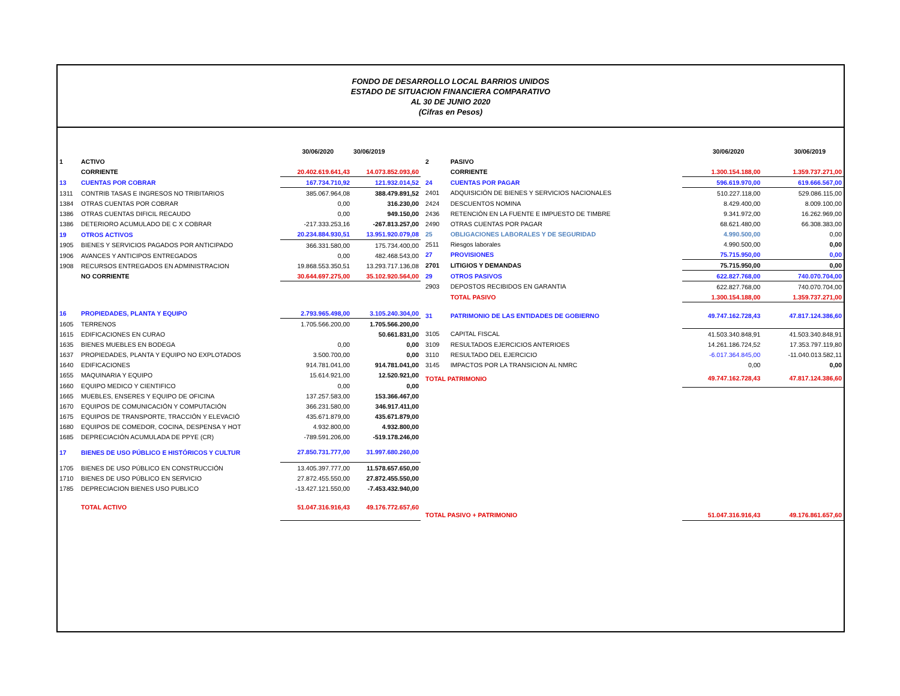FONDO DE DESARROLLO LOCAL BARRIOS UNIDOS
ESTADO DE SITUACION FINANCIERA COMPARATIVO
AL 30 DE JUNIO 2020
(Cifras en Pesos)
| | | 30/06/2020 | 30/06/2019 |
| 1 | ACTIVO | | |
| | CORRIENTE | 20.402.619.641,43 | 14.073.852.093,60 |
| 13 | CUENTAS POR COBRAR | 167.734.710,92 | 121.932.014,52 |
| 1311 | CONTRIB TASAS E INGRESOS NO TRIBITARIOS | 385.067.964,08 | 388.479.891,52 |
| 1384 | OTRAS CUENTAS POR COBRAR | 0,00 | 316.230,00 |
| 1386 | OTRAS CUENTAS DIFICIL RECAUDO | 0,00 | 949.150,00 |
| 1386 | DETERIORO ACUMULADO DE C X COBRAR | -217.333.253,16 | -267.813.257,00 |
| 19 | OTROS ACTIVOS | 20.234.884.930,51 | 13.951.920.079,08 |
| 1905 | BIENES Y SERVICIOS PAGADOS POR ANTICIPADO | 366.331.580,00 | 175.734.400,00 |
| 1906 | AVANCES Y ANTICIPOS ENTREGADOS | 0,00 | 482.468.543,00 |
| 1908 | RECURSOS ENTREGADOS EN ADMINISTRACION | 19.868.553.350,51 | 13.293.717.136,08 |
| | NO CORRIENTE | 30.644.697.275,00 | 35.102.920.564,00 |
| 16 | PROPIEDADES, PLANTA Y EQUIPO | 2.793.965.498,00 | 3.105.240.304,00 |
| 1605 | TERRENOS | 1.705.566.200,00 | 1.705.566.200,00 |
| 1615 | EDIFICACIONES EN CURAO | | 50.661.831,00 |
| 1635 | BIENES MUEBLES EN BODEGA | 0,00 | 0,00 |
| 1637 | PROPIEDADES, PLANTA Y EQUIPO NO EXPLOTADOS | 3.500.700,00 | 0,00 |
| 1640 | EDIFICACIONES | 914.781.041,00 | 914.781.041,00 |
| 1655 | MAQUINARIA Y EQUIPO | 15.614.921,00 | 12.520.921,00 |
| 1660 | EQUIPO MEDICO Y CIENTIFICO | 0,00 | 0,00 |
| 1665 | MUEBLES, ENSERES Y EQUIPO DE OFICINA | 137.257.583,00 | 153.366.467,00 |
| 1670 | EQUIPOS DE COMUNICACIÓN Y COMPUTACIÓN | 366.231.580,00 | 346.917.411,00 |
| 1675 | EQUIPOS DE TRANSPORTE, TRACCIÓN Y ELEVACIÓ | 435.671.879,00 | 435.671.879,00 |
| 1680 | EQUIPOS DE COMEDOR, COCINA, DESPENSA Y HOT | 4.932.800,00 | 4.932.800,00 |
| 1685 | DEPRECIACIÓN ACUMULADA DE PPYE (CR) | -789.591.206,00 | -519.178.246,00 |
| 17 | BIENES DE USO PÚBLICO E HISTÓRICOS Y CULTUR | 27.850.731.777,00 | 31.997.680.260,00 |
| 1705 | BIENES DE USO PÚBLICO EN CONSTRUCCIÓN | 13.405.397.777,00 | 11.578.657.650,00 |
| 1710 | BIENES DE USO PÚBLICO EN SERVICIO | 27.872.455.550,00 | 27.872.455.550,00 |
| 1785 | DEPRECIACION BIENES USO PUBLICO | -13.427.121.550,00 | -7.453.432.940,00 |
| | TOTAL ACTIVO | 51.047.316.916,43 | 49.176.772.657,60 |
| | | 30/06/2020 | 30/06/2019 |
| 2 | PASIVO | | |
| | CORRIENTE | 1.300.154.188,00 | 1.359.737.271,00 |
| 24 | CUENTAS POR PAGAR | 596.619.970,00 | 619.666.567,00 |
| 2401 | ADQUISICIÓN DE BIENES Y SERVICIOS NACIONALES | 510.227.118,00 | 529.086.115,00 |
| 2424 | DESCUENTOS NOMINA | 8.429.400,00 | 8.009.100,00 |
| 2436 | RETENCIÓN EN LA FUENTE E IMPUESTO DE TIMBRE | 9.341.972,00 | 16.262.969,00 |
| 2490 | OTRAS CUENTAS POR PAGAR | 68.621.480,00 | 66.308.383,00 |
| 25 | OBLIGACIONES LABORALES Y DE SEGURIDAD | 4.990.500,00 | 0,00 |
| 2511 | Riesgos laborales | 4.990.500,00 | 0,00 |
| 27 | PROVISIONES | 75.715.950,00 | 0,00 |
| 2701 | LITIGIOS Y DEMANDAS | 75.715.950,00 | 0,00 |
| 29 | OTROS PASIVOS | 622.827.768,00 | 740.070.704,00 |
| 2903 | DEPOSTOS RECIBIDOS EN GARANTIA | 622.827.768,00 | 740.070.704,00 |
| | TOTAL PASIVO | 1.300.154.188,00 | 1.359.737.271,00 |
| 31 | PATRIMONIO DE LAS ENTIDADES DE GOBIERNO | 49.747.162.728,43 | 47.817.124.386,60 |
| 3105 | CAPITAL FISCAL | 41.503.340.848,91 | 41.503.340.848,91 |
| 3109 | RESULTADOS EJERCICIOS ANTERIOES | 14.261.186.724,52 | 17.353.797.119,80 |
| 3110 | RESULTADO DEL EJERCICIO | -6.017.364.845,00 | -11.040.013.582,11 |
| 3145 | IMPACTOS POR LA TRANSICION AL NMRC | 0,00 | 0,00 |
| TOTAL PATRIMONIO | | 49.747.162.728,43 | 47.817.124.386,60 |
| TOTAL PASIVO + PATRIMONIO | | 51.047.316.916,43 | 49.176.861.657,60 |